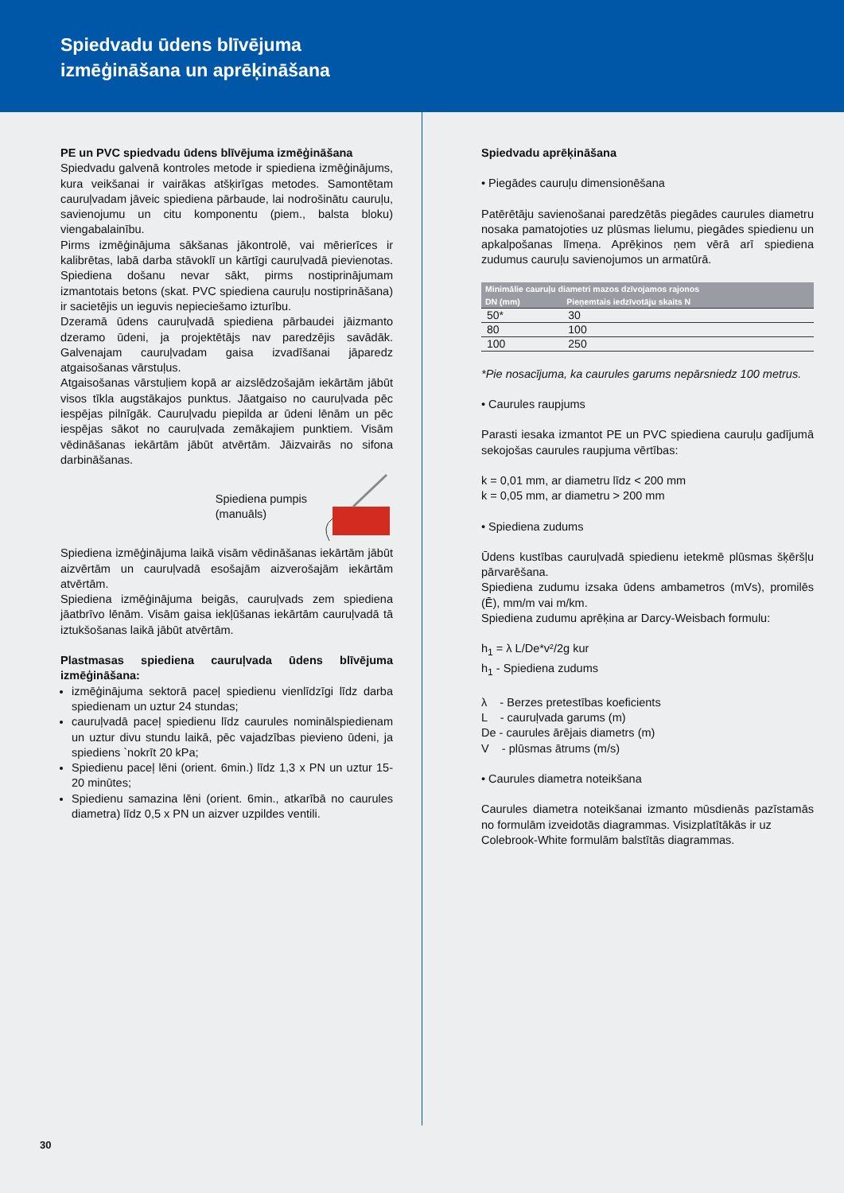Spiedvadu ūdens blīvējuma
izmēģināšana un aprēķināšana
PE un PVC spiedvadu ūdens blīvējuma izmēģināšana
Spiedvadu galvenā kontroles metode ir spiediena izmēģinājums, kura veikšanai ir vairākas atšķirīgas metodes. Samontētam cauruļvadam jāveic spiediena pārbaude, lai nodrošinātu cauruļu, savienojumu un citu komponentu (piem., balsta bloku) viengabalainību.
Pirms izmēģinājuma sākšanas jākontrolē, vai mērierīces ir kalibrētas, labā darba stāvoklī un kārtīgi cauruļvadā pievienotas. Spiediena došanu nevar sākt, pirms nostiprinājumam izmantotais betons (skat. PVC spiediena cauruļu nostiprināšana) ir sacietējis un ieguvis nepieciešamo izturību.
Dzeramā ūdens cauruļvadā spiediena pārbaudei jāizmanto dzeramo ūdeni, ja projektētājs nav paredzējis savādāk. Galvenajam cauruļvadam gaisa izvadīšanai jāparedz atgaisošanas vārstuļus.
Atgaisošanas vārstuļiem kopā ar aizslēdzošajām iekārtām jābūt visos tīkla augstākajos punktus. Jāatgaiso no cauruļvada pēc iespējas pilnīgāk. Cauruļvadu piepilda ar ūdeni lēnām un pēc iespējas sākot no cauruļvada zemākajiem punktiem. Visām vēdināšanas iekārtām jābūt atvērtām. Jāizvairās no sifona darbināšanas.
Spiediena pumpis
(manuāls)
Spiediena izmēģinājuma laikā visām vēdināšanas iekārtām jābūt aizvērtām un cauruļvadā esošajām aizverošajām iekārtām atvērtām.
Spiediena izmēģinājuma beigās, cauruļvads zem spiediena jāatbrīvo lēnām. Visām gaisa iekļūšanas iekārtām cauruļvadā tā iztukšošanas laikā jābūt atvērtām.
Plastmasas spiediena cauruļvada ūdens blīvējuma izmēģināšana:
izmēģinājuma sektorā paceļ spiedienu vienlīdzīgi līdz darba spiedienam un uztur 24 stundas;
cauruļvadā paceļ spiedienu līdz caurules nominālspiedienam un uztur divu stundu laikā, pēc vajadzības pievieno ūdeni, ja spiediens `nokrīt 20 kPa;
Spiedienu paceļ lēni (orient. 6min.) līdz 1,3 x PN un uztur 15-20 minūtes;
Spiedienu samazina lēni (orient. 6min., atkarībā no caurules diametra) līdz 0,5 x PN un aizver uzpildes ventili.
Spiedvadu aprēķināšana
• Piegādes cauruļu dimensionēšana
Patērētāju savienošanai paredzētās piegādes caurules diametru nosaka pamatojoties uz plūsmas lielumu, piegādes spiedienu un apkalpošanas līmeņa. Aprēķinos ņem vērā arī spiediena zudumus cauruļu savienojumos un armatūrā.
| Minimālie cauruļu diametri mazos dzīvojamos rajonos | |
| --- | --- |
| DN (mm) | Pieņemtais iedzīvotāju skaits N |
| 50* | 30 |
| 80 | 100 |
| 100 | 250 |
*Pie nosacījuma, ka caurules garums nepārsniedz 100 metrus.
• Caurules raupjums
Parasti iesaka izmantot PE un PVC spiediena cauruļu gadījumā sekojošas caurules raupjuma vērtības:
k = 0,01 mm, ar diametru līdz < 200 mm
k = 0,05 mm, ar diametru > 200 mm
• Spiediena zudums
Ūdens kustības cauruļvadā spiedienu ietekmē plūsmas šķēršļu pārvarēšana.
Spiediena zudumu izsaka ūdens ambametros (mVs), promilēs (Ē), mm/m vai m/km.
Spiediena zudumu aprēķina ar Darcy-Weisbach formulu:
h<sub>1</sub> = λ L/De*v²/2g kur
h<sub>1</sub> - Spiediena zudums
λ - Berzes pretestības koeficients
L - cauruļvada garums (m)
De - caurules ārējais diametrs (m)
V - plūsmas ātrums (m/s)
• Caurules diametra noteikšana
Caurules diametra noteikšanai izmanto mūsdienās pazīstamās no formulām izveidotās diagrammas. Visizplatītākās ir uz
Colebrook-White formulām balstītās diagrammas.
30